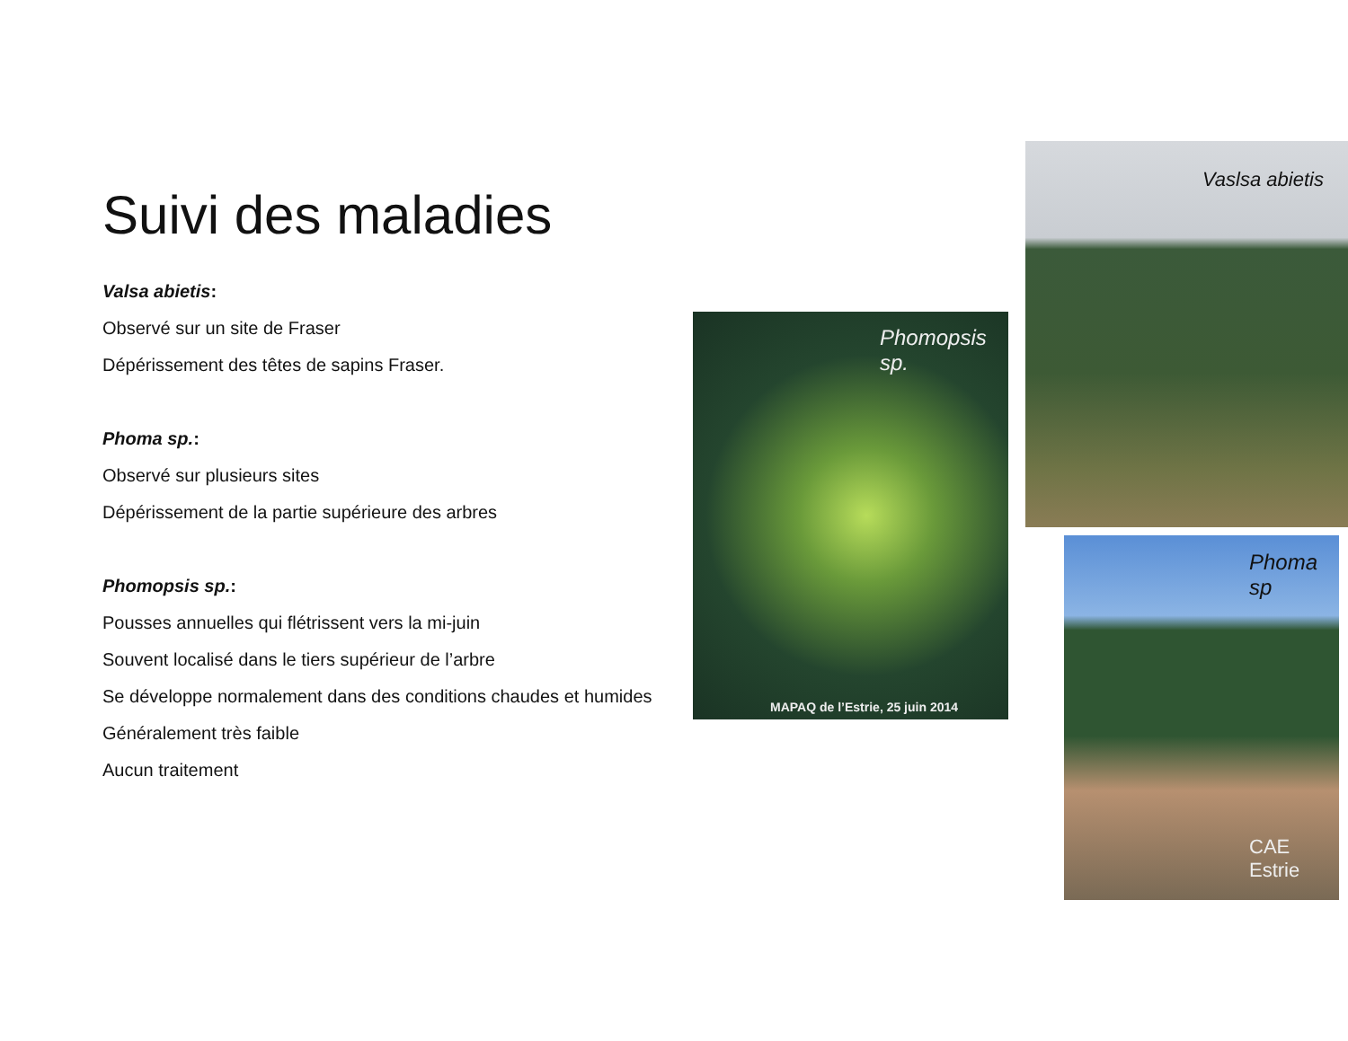Suivi des maladies
Valsa abietis:
Observé sur un site de Fraser
Dépérissement des têtes de sapins Fraser.
Phoma sp.:
Observé sur plusieurs sites
Dépérissement de la partie supérieure des arbres
Phomopsis sp.:
Pousses annuelles qui flétrissent vers la mi-juin
Souvent localisé dans le tiers supérieur de l’arbre
Se développe normalement dans des conditions chaudes et humides
Généralement très faible
Aucun traitement
Phomopsis
sp.
MAPAQ de l’Estrie, 25 juin 2014
Vaslsa abietis
Phoma sp
CAE Estrie